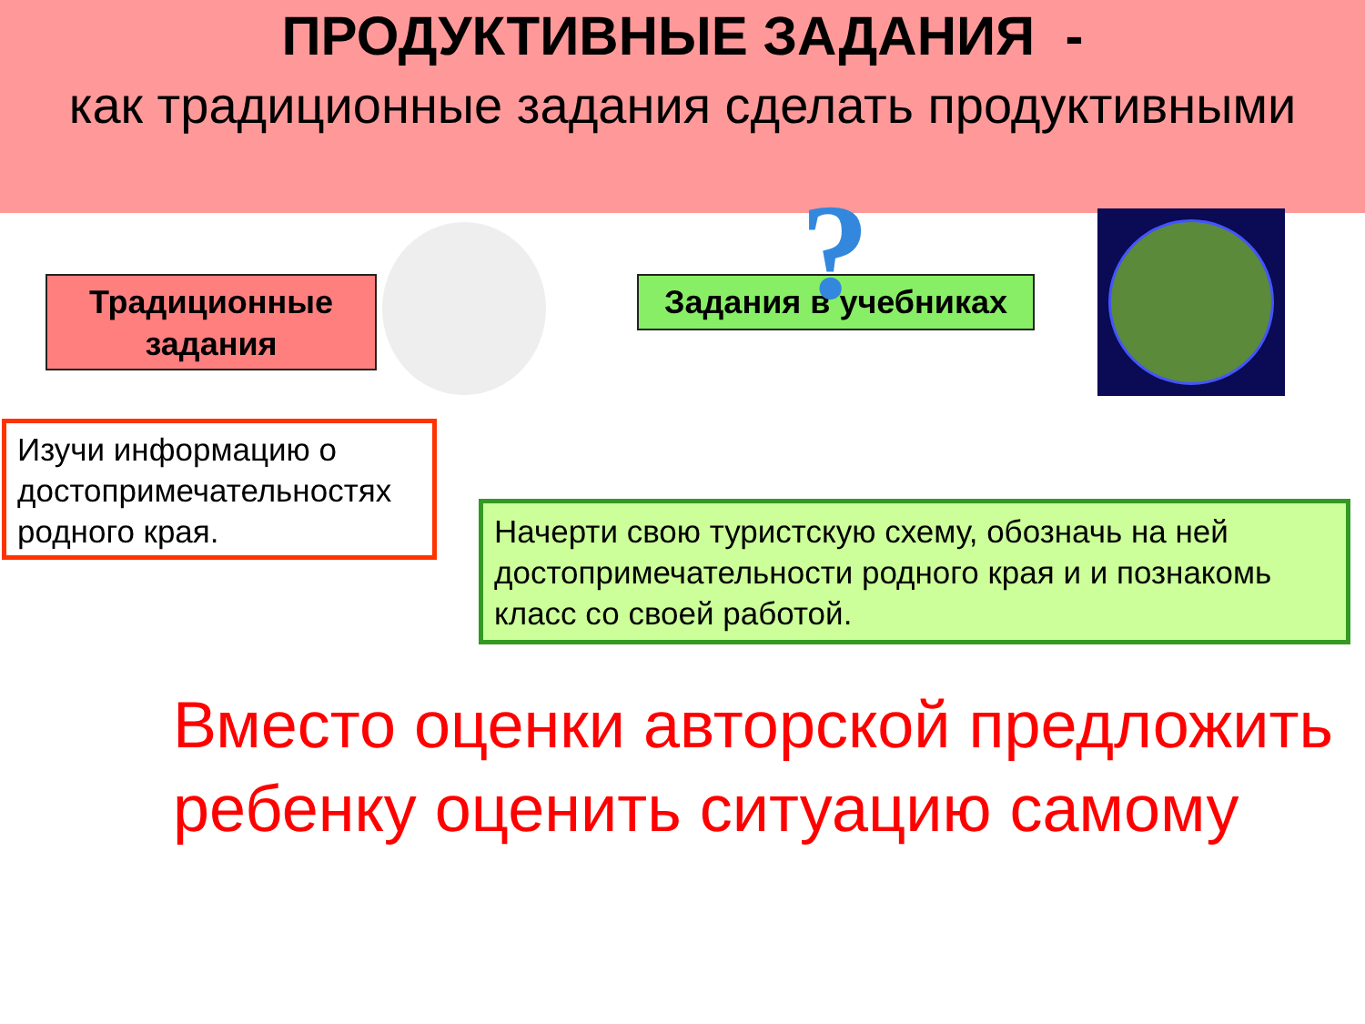ПРОДУКТИВНЫЕ ЗАДАНИЯ -
как традиционные задания сделать продуктивными
Традиционные задания
Задания в учебниках
?
Изучи информацию о достопримечательностях родного края.
Начерти свою туристскую схему, обозначь на ней достопримечательности родного края и и познакомь класс со своей работой.
Вместо оценки авторской предложить ребенку оценить ситуацию самому